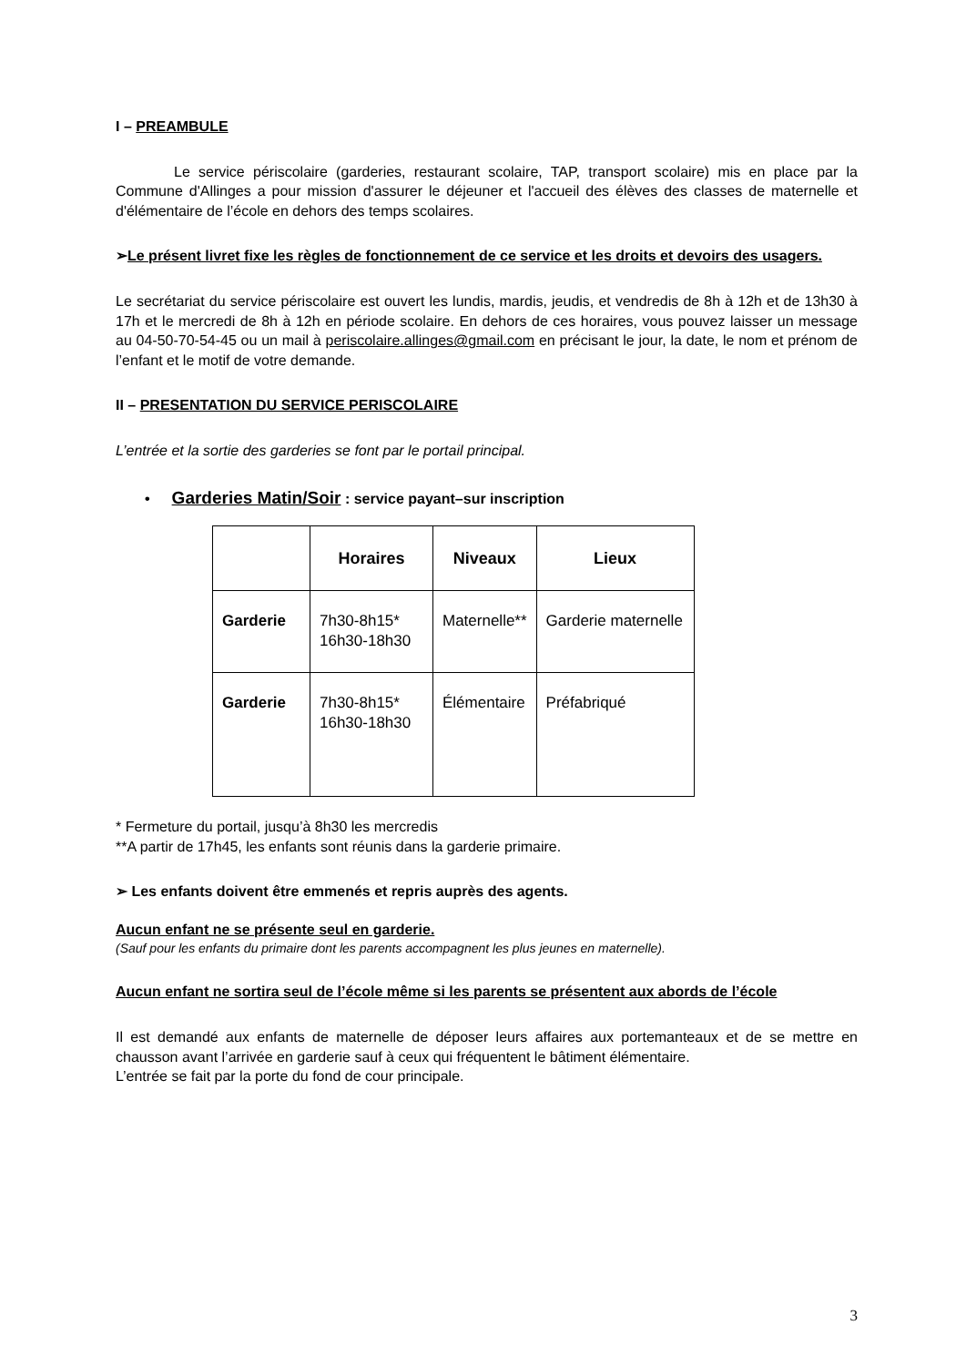I – PREAMBULE
Le service périscolaire (garderies, restaurant scolaire, TAP, transport scolaire) mis en place par la Commune d'Allinges a pour mission d'assurer le déjeuner et l'accueil des élèves des classes de maternelle et d'élémentaire de l’école en dehors des temps scolaires.
➢Le présent livret fixe les règles de fonctionnement de ce service et les droits et devoirs des usagers.
Le secrétariat du service périscolaire est ouvert les lundis, mardis, jeudis, et vendredis de 8h à 12h et de 13h30 à 17h et le mercredi de 8h à 12h en période scolaire. En dehors de ces horaires, vous pouvez laisser un message au 04-50-70-54-45 ou un mail à periscolaire.allinges@gmail.com en précisant le jour, la date, le nom et prénom de l’enfant et le motif de votre demande.
II – PRESENTATION DU SERVICE PERISCOLAIRE
L’entrée et la sortie des garderies se font par le portail principal.
• Garderies Matin/Soir : service payant–sur inscription
| | Horaires | Niveaux | Lieux |
| --- | --- | --- | --- |
| Garderie | 7h30-8h15* 16h30-18h30 | Maternelle** | Garderie maternelle |
| Garderie | 7h30-8h15* 16h30-18h30 | Élémentaire | Préfabriqué |
* Fermeture du portail, jusqu’à 8h30 les mercredis
**A partir de 17h45, les enfants sont réunis dans la garderie primaire.
➢ Les enfants doivent être emmenés et repris auprès des agents.
Aucun enfant ne se présente seul en garderie.
(Sauf pour les enfants du primaire dont les parents accompagnent les plus jeunes en maternelle).
Aucun enfant ne sortira seul de l’école même si les parents se présentent aux abords de l’école
Il est demandé aux enfants de maternelle de déposer leurs affaires aux portemanteaux et de se mettre en chausson avant l’arrivée en garderie sauf à ceux qui fréquentent le bâtiment élémentaire.
L’entrée se fait par la porte du fond de cour principale.
3